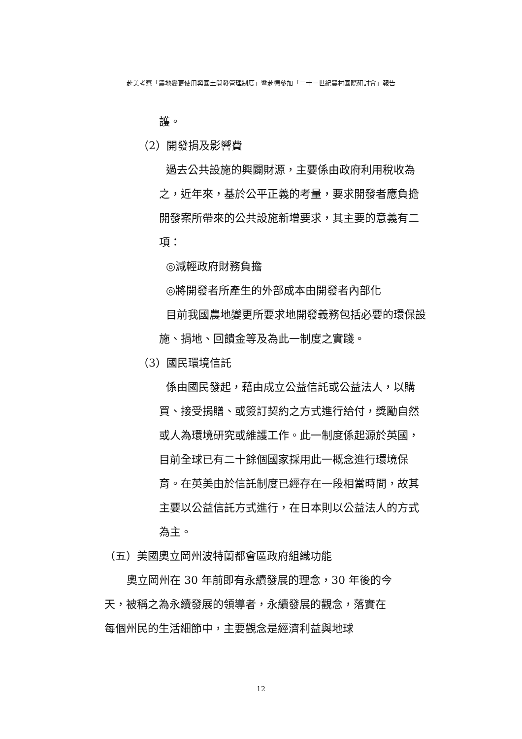赴美考察「農地變更使用與國土開發管理制度」暨赴德參加「二十一世紀農村國際研討會」報告
護。
（2）開發捐及影響費
過去公共設施的興闢財源，主要係由政府利用稅收為之，近年來，基於公平正義的考量，要求開發者應負擔開發案所帶來的公共設施新增要求，其主要的意義有二項：
◎減輕政府財務負擔
◎將開發者所產生的外部成本由開發者內部化
目前我國農地變更所要求地開發義務包括必要的環保設施、捐地、回饋金等及為此一制度之實踐。
（3）國民環境信託
係由國民發起，藉由成立公益信託或公益法人，以購買、接受捐贈、或簽訂契約之方式進行給付，獎勵自然或人為環境研究或維護工作。此一制度係起源於英國，目前全球已有二十餘個國家採用此一概念進行環境保育。在英美由於信託制度已經存在一段相當時間，故其主要以公益信託方式進行，在日本則以公益法人的方式為主。
（五）美國奧立岡州波特蘭都會區政府組織功能
奧立岡州在 30 年前即有永續發展的理念，30 年後的今天，被稱之為永續發展的領導者，永續發展的觀念，落實在每個州民的生活細節中，主要觀念是經濟利益與地球
12